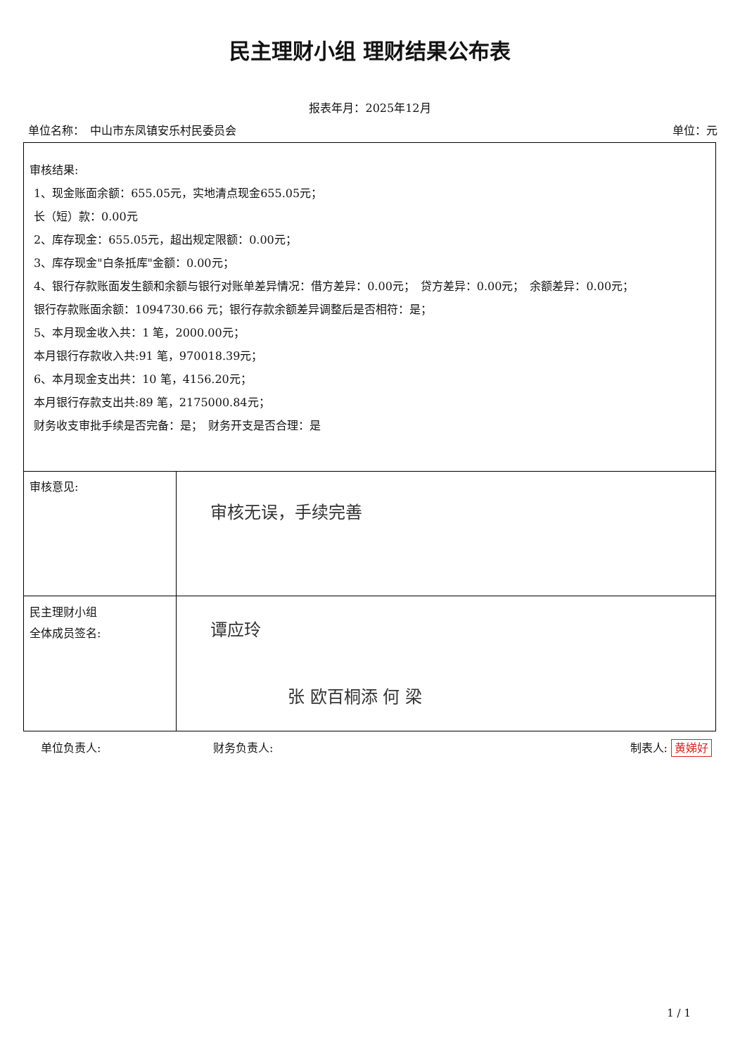民主理财小组 理财结果公布表
报表年月：2025年12月
单位名称：　中山市东凤镇安乐村民委员会 单位：元
| 审核结果: 1、现金账面余额：655.05元，实地清点现金655.05元； 长（短）款：0.00元 2、库存现金：655.05元，超出规定限额：0.00元； 3、库存现金"白条抵库"金额：0.00元； 4、银行存款账面发生额和余额与银行对账单差异情况：借方差异：0.00元； 贷方差异：0.00元； 余额差异：0.00元； 银行存款账面余额：1094730.66 元；银行存款余额差异调整后是否相符：是； 5、本月现金收入共：1 笔，2000.00元； 本月银行存款收入共:91 笔，970018.39元； 6、本月现金支出共：10 笔，4156.20元； 本月银行存款支出共:89 笔，2175000.84元； 财务收支审批手续是否完备：是； 财务开支是否合理：是 | |
| 审核意见: | 审核无误，手续完善 |
| 民主理财小组 全体成员签名: | 谭应玲 张 欧百桐添 何 梁 |
单位负责人: 财务负责人: 制表人: 黄娣好
1 / 1